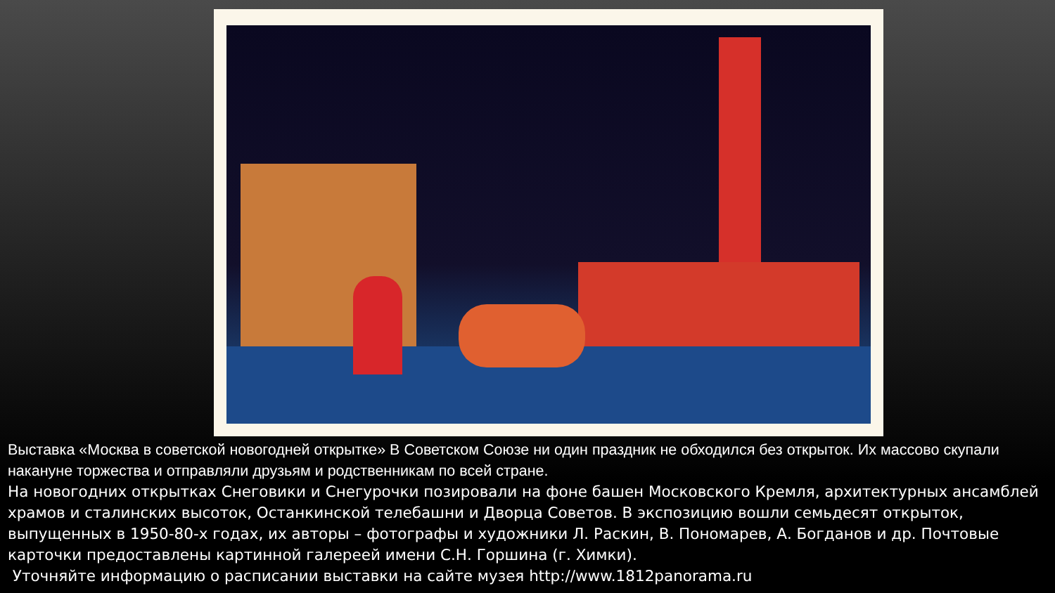Выставка «Москва в советской новогодней открытке» В Советском Союзе ни один праздник не обходился без открыток. Их массово скупали накануне торжества и отправляли друзьям и родственникам по всей стране.
На новогодних открытках Снеговики и Снегурочки позировали на фоне башен Московского Кремля, архитектурных ансамблей храмов и сталинских высоток, Останкинской телебашни и Дворца Советов. В экспозицию вошли семьдесят открыток, выпущенных в 1950-80-х годах, их авторы – фотографы и художники Л. Раскин, В. Пономарев, А. Богданов и др. Почтовые карточки предоставлены картинной галереей имени С.Н. Горшина (г. Химки).
Уточняйте информацию о расписании выставки на сайте музея http://www.1812panorama.ru